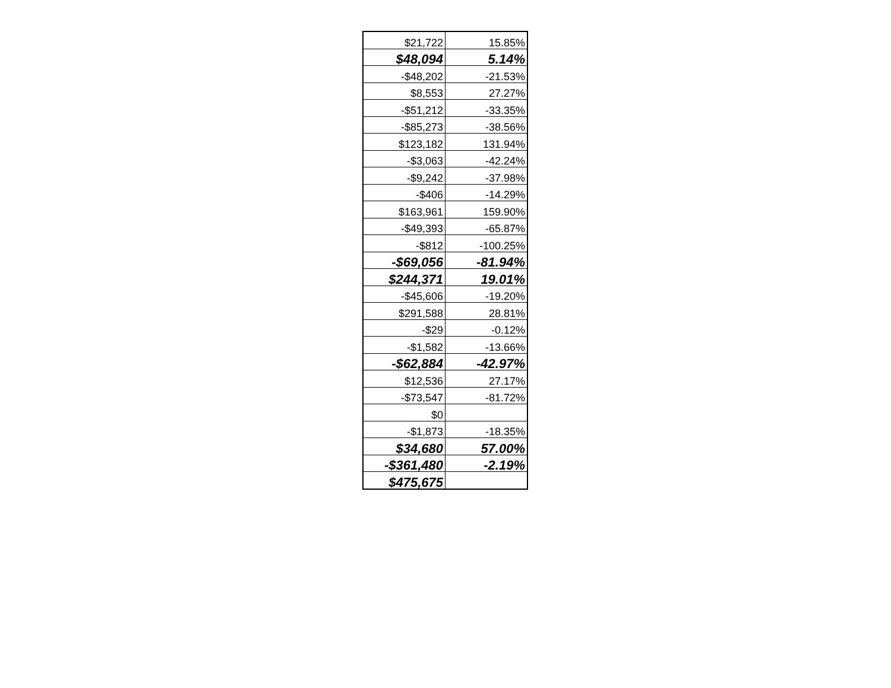| $21,722 | 15.85% |
| $48,094 | 5.14% |
| -$48,202 | -21.53% |
| $8,553 | 27.27% |
| -$51,212 | -33.35% |
| -$85,273 | -38.56% |
| $123,182 | 131.94% |
| -$3,063 | -42.24% |
| -$9,242 | -37.98% |
| -$406 | -14.29% |
| $163,961 | 159.90% |
| -$49,393 | -65.87% |
| -$812 | -100.25% |
| -$69,056 | -81.94% |
| $244,371 | 19.01% |
| -$45,606 | -19.20% |
| $291,588 | 28.81% |
| -$29 | -0.12% |
| -$1,582 | -13.66% |
| -$62,884 | -42.97% |
| $12,536 | 27.17% |
| -$73,547 | -81.72% |
| $0 | |
| -$1,873 | -18.35% |
| $34,680 | 57.00% |
| -$361,480 | -2.19% |
| $475,675 | |